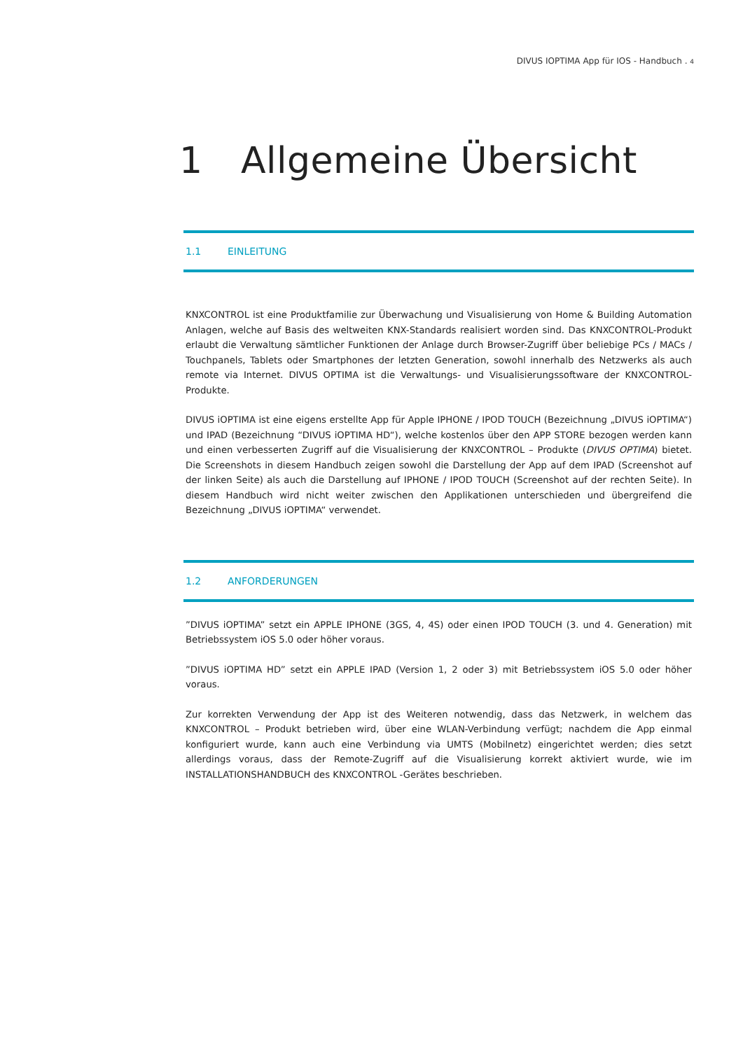DIVUS IOPTIMA App für IOS - Handbuch . 4
1 Allgemeine Übersicht
1.1 EINLEITUNG
KNXCONTROL ist eine Produktfamilie zur Überwachung und Visualisierung von Home & Building Automation Anlagen, welche auf Basis des weltweiten KNX-Standards realisiert worden sind. Das KNXCONTROL-Produkt erlaubt die Verwaltung sämtlicher Funktionen der Anlage durch Browser-Zugriff über beliebige PCs / MACs / Touchpanels, Tablets oder Smartphones der letzten Generation, sowohl innerhalb des Netzwerks als auch remote via Internet. DIVUS OPTIMA ist die Verwaltungs- und Visualisierungssoftware der KNXCONTROL-Produkte.
DIVUS iOPTIMA ist eine eigens erstellte App für Apple IPHONE / IPOD TOUCH (Bezeichnung „DIVUS iOPTIMA“) und IPAD (Bezeichnung “DIVUS iOPTIMA HD“), welche kostenlos über den APP STORE bezogen werden kann und einen verbesserten Zugriff auf die Visualisierung der KNXCONTROL – Produkte (DIVUS OPTIMA) bietet. Die Screenshots in diesem Handbuch zeigen sowohl die Darstellung der App auf dem IPAD (Screenshot auf der linken Seite) als auch die Darstellung auf IPHONE / IPOD TOUCH (Screenshot auf der rechten Seite). In diesem Handbuch wird nicht weiter zwischen den Applikationen unterschieden und übergreifend die Bezeichnung „DIVUS iOPTIMA“ verwendet.
1.2 ANFORDERUNGEN
”DIVUS iOPTIMA” setzt ein APPLE IPHONE (3GS, 4, 4S) oder einen IPOD TOUCH (3. und 4. Generation) mit Betriebssystem iOS 5.0 oder höher voraus.
”DIVUS iOPTIMA HD” setzt ein APPLE IPAD (Version 1, 2 oder 3) mit Betriebssystem iOS 5.0 oder höher voraus.
Zur korrekten Verwendung der App ist des Weiteren notwendig, dass das Netzwerk, in welchem das KNXCONTROL – Produkt betrieben wird, über eine WLAN-Verbindung verfügt; nachdem die App einmal konfiguriert wurde, kann auch eine Verbindung via UMTS (Mobilnetz) eingerichtet werden; dies setzt allerdings voraus, dass der Remote-Zugriff auf die Visualisierung korrekt aktiviert wurde, wie im INSTALLATIONSHANDBUCH des KNXCONTROL -Gerätes beschrieben.